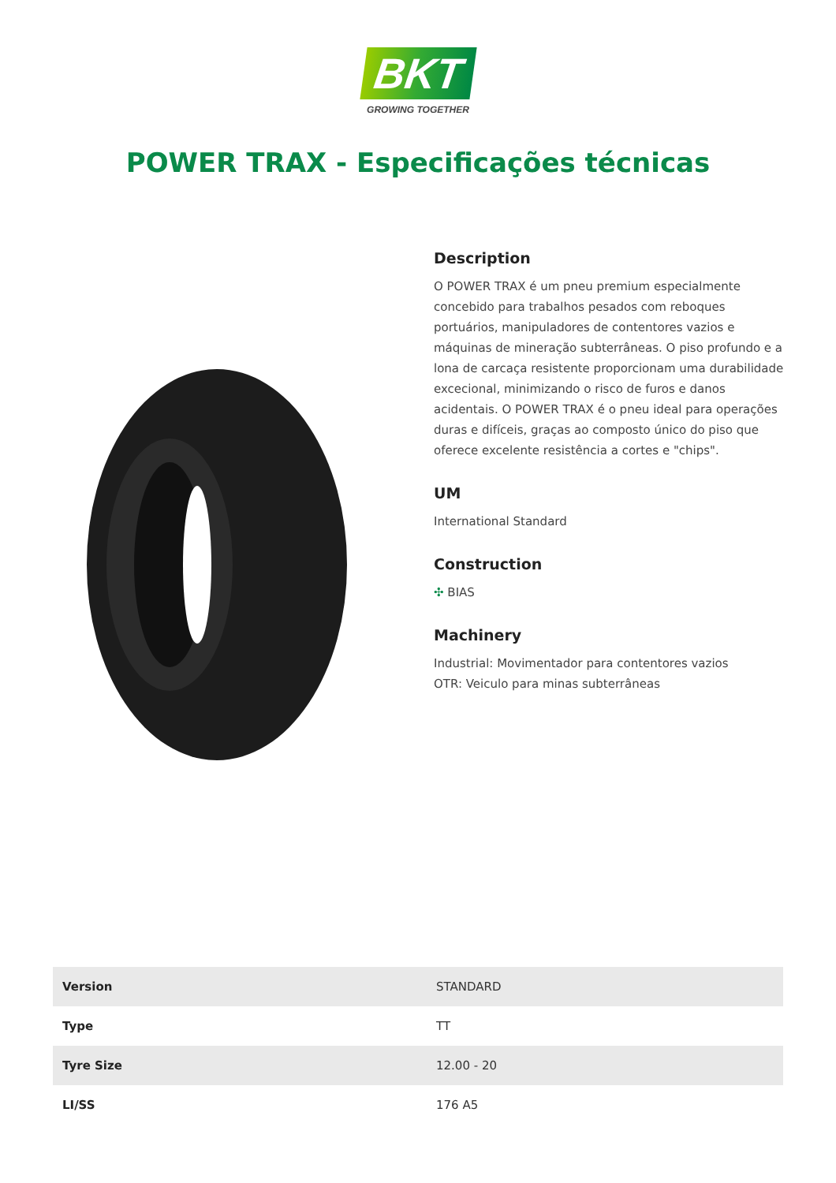BKT
GROWING TOGETHER
POWER TRAX - Especificações técnicas
Description
O POWER TRAX é um pneu premium especialmente concebido para trabalhos pesados com reboques portuários, manipuladores de contentores vazios e máquinas de mineração subterrâneas. O piso profundo e a lona de carcaça resistente proporcionam uma durabilidade excecional, minimizando o risco de furos e danos acidentais. O POWER TRAX é o pneu ideal para operações duras e difíceis, graças ao composto único do piso que oferece excelente resistência a cortes e "chips".
UM
International Standard
Construction
✣ BIAS
Machinery
Industrial: Movimentador para contentores vazios
OTR: Veiculo para minas subterrâneas
| Version | STANDARD |
| Type | TT |
| Tyre Size | 12.00 - 20 |
| LI/SS | 176 A5 |